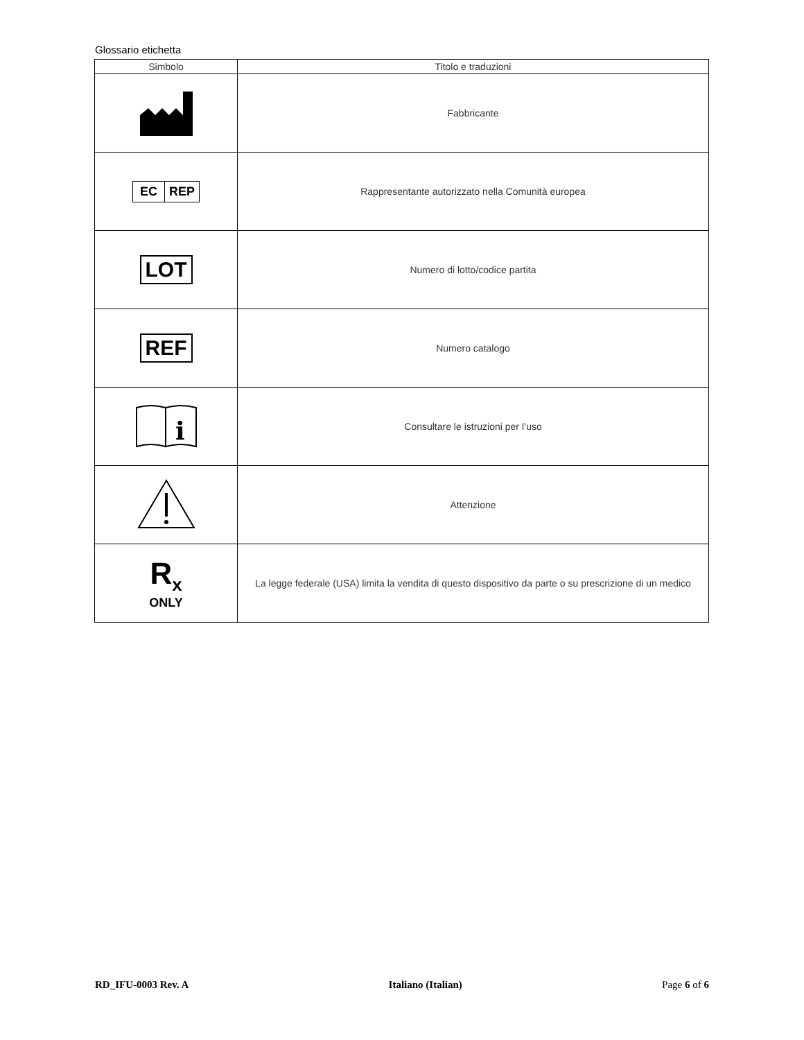Glossario etichetta
| Simbolo | Titolo e traduzioni |
| --- | --- |
| | Fabbricante |
| EC REP | Rappresentante autorizzato nella Comunità europea |
| LOT | Numero di lotto/codice partita |
| REF | Numero catalogo |
| i | Consultare le istruzioni per l’uso |
| | Attenzione |
| R<sub>x</sub> ONLY | La legge federale (USA) limita la vendita di questo dispositivo da parte o su prescrizione di un medico |
RD_IFU-0003 Rev. A Italiano (Italian) Page 6 of 6